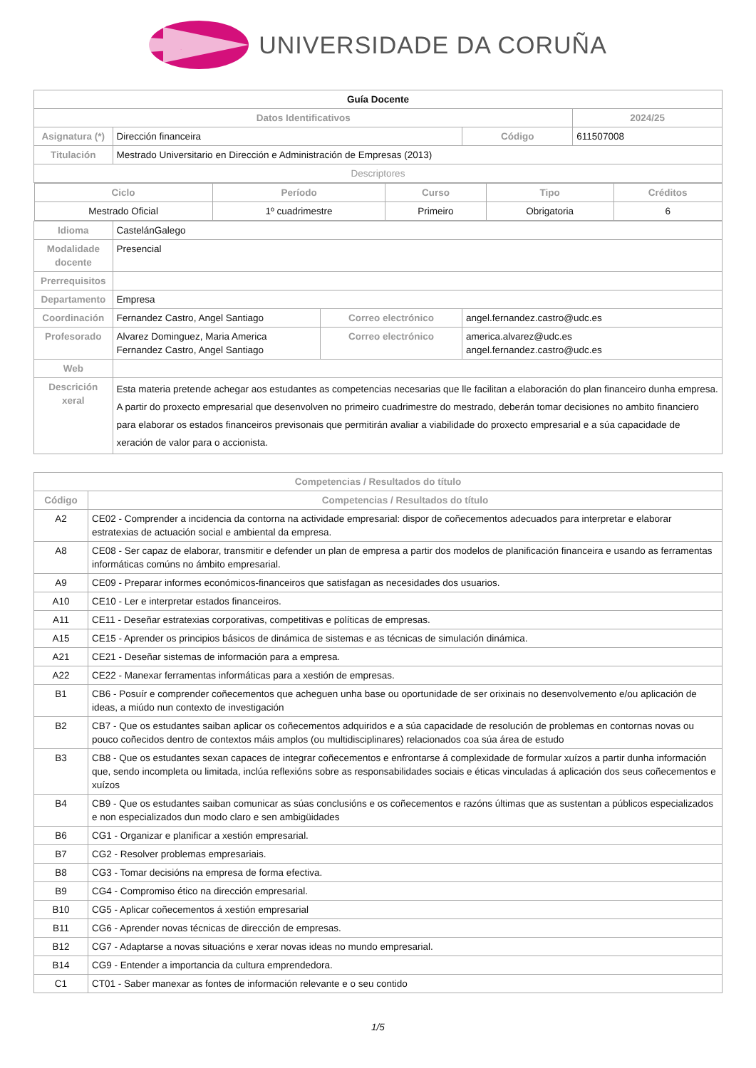UNIVERSIDADE DA CORUÑA
| Guía Docente | | | | |
| Datos Identificativos | | | | 2024/25 |
| Asignatura (*) | Dirección financeira | | Código | 611507008 |
| Titulación | Mestrado Universitario en Dirección e Administración de Empresas (2013) | | | |
| Descriptores | | | | |
| / Ciclo / Período / Curso / Tipo / Créditos / / --- / --- / --- / --- / --- / / Mestrado Oficial / 1º cuadrimestre / Primeiro / Obrigatoria / 6 / | | | | |
| Idioma | CastelánGalego | | | |
| Modalidade docente | Presencial | | | |
| Prerrequisitos | | | | |
| Departamento | Empresa | | | |
| Coordinación | Fernandez Castro, Angel Santiago | Correo electrónico | angel.fernandez.castro@udc.es | |
| Profesorado | Alvarez Dominguez, Maria America Fernandez Castro, Angel Santiago | Correo electrónico | america.alvarez@udc.es angel.fernandez.castro@udc.es | |
| Web | | | | |
| Descrición xeral | Esta materia pretende achegar aos estudantes as competencias necesarias que lle facilitan a elaboración do plan financeiro dunha empresa. A partir do proxecto empresarial que desenvolven no primeiro cuadrimestre do mestrado, deberán tomar decisiones no ambito financiero para elaborar os estados financeiros previsonais que permitirán avaliar a viabilidade do proxecto empresarial e a súa capacidade de xeración de valor para o accionista. | | | |
| Competencias / Resultados do título | |
| --- | --- |
| Código | Competencias / Resultados do título |
| A2 | CE02 - Comprender a incidencia da contorna na actividade empresarial: dispor de coñecementos adecuados para interpretar e elaborar estratexias de actuación social e ambiental da empresa. |
| A8 | CE08 - Ser capaz de elaborar, transmitir e defender un plan de empresa a partir dos modelos de planificación financeira e usando as ferramentas informáticas comúns no ámbito empresarial. |
| A9 | CE09 - Preparar informes económicos-financeiros que satisfagan as necesidades dos usuarios. |
| A10 | CE10 - Ler e interpretar estados financeiros. |
| A11 | CE11 - Deseñar estratexias corporativas, competitivas e políticas de empresas. |
| A15 | CE15 - Aprender os principios básicos de dinámica de sistemas e as técnicas de simulación dinámica. |
| A21 | CE21 - Deseñar sistemas de información para a empresa. |
| A22 | CE22 - Manexar ferramentas informáticas para a xestión de empresas. |
| B1 | CB6 - Posuír e comprender coñecementos que acheguen unha base ou oportunidade de ser orixinais no desenvolvemento e/ou aplicación de ideas, a miúdo nun contexto de investigación |
| B2 | CB7 - Que os estudantes saiban aplicar os coñecementos adquiridos e a súa capacidade de resolución de problemas en contornas novas ou pouco coñecidos dentro de contextos máis amplos (ou multidisciplinares) relacionados coa súa área de estudo |
| B3 | CB8 - Que os estudantes sexan capaces de integrar coñecementos e enfrontarse á complexidade de formular xuízos a partir dunha información que, sendo incompleta ou limitada, inclúa reflexións sobre as responsabilidades sociais e éticas vinculadas á aplicación dos seus coñecementos e xuízos |
| B4 | CB9 - Que os estudantes saiban comunicar as súas conclusións e os coñecementos e razóns últimas que as sustentan a públicos especializados e non especializados dun modo claro e sen ambigüidades |
| B6 | CG1 - Organizar e planificar a xestión empresarial. |
| B7 | CG2 - Resolver problemas empresariais. |
| B8 | CG3 - Tomar decisións na empresa de forma efectiva. |
| B9 | CG4 - Compromiso ético na dirección empresarial. |
| B10 | CG5 - Aplicar coñecementos á xestión empresarial |
| B11 | CG6 - Aprender novas técnicas de dirección de empresas. |
| B12 | CG7 - Adaptarse a novas situacións e xerar novas ideas no mundo empresarial. |
| B14 | CG9 - Entender a importancia da cultura emprendedora. |
| C1 | CT01 - Saber manexar as fontes de información relevante e o seu contido |
1/5